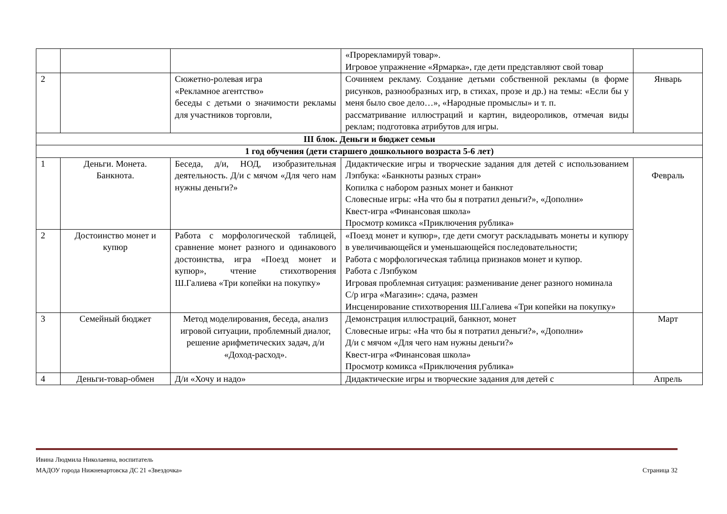| | | | «Прорекламируй товар». Игровое упражнение «Ярмарка», где дети представляют свой товар | |
| 2 | | Сюжетно-ролевая игра «Рекламное агентство» беседы с детьми о значимости рекламы для участников торговли, | Сочиняем рекламу. Создание детьми собственной рекламы (в форме рисунков, разнообразных игр, в стихах, прозе и др.) на темы: «Если бы у меня было свое дело…», «Народные промыслы» и т. п. рассматривание иллюстраций и картин, видеороликов, отмечая виды реклам; подготовка атрибутов для игры. | Январь |
| III блок. Деньги и бюджет семьи | | | | |
| 1 год обучения (дети старшего дошкольного возраста 5-6 лет) | | | | |
| 1 | Деньги. Монета. Банкнота. | Беседа, д/и, НОД, изобразительная деятельность. Д/и с мячом «Для чего нам нужны деньги?» | Дидактические игры и творческие задания для детей с использованием Лэпбука: «Банкноты разных стран» Копилка с набором разных монет и банкнот Словесные игры: «На что бы я потратил деньги?», «Дополни» Квест-игра «Финансовая школа» Просмотр комикса «Приключения рублика» | Февраль |
| 2 | Достоинство монет и купюр | Работа с морфологической таблицей, сравнение монет разного и одинакового достоинства, игра «Поезд монет и купюр», чтение стихотворения Ш.Галиева «Три копейки на покупку» | «Поезд монет и купюр», где дети смогут раскладывать монеты и купюру в увеличивающейся и уменьшающейся последовательности; Работа с морфологическая таблица признаков монет и купюр. Работа с Лэпбуком Игровая проблемная ситуация: разменивание денег разного номинала С/р игра «Магазин»: сдача, размен Инсценирование стихотворения Ш.Галиева «Три копейки на покупку» | |
| 3 | Семейный бюджет | Метод моделирования, беседа, анализ игровой ситуации, проблемный диалог, решение арифметических задач, д/и «Доход-расход». | Демонстрация иллюстраций, банкнот, монет Словесные игры: «На что бы я потратил деньги?», «Дополни» Д/и с мячом «Для чего нам нужны деньги?» Квест-игра «Финансовая школа» Просмотр комикса «Приключения рублика» | Март |
| 4 | Деньги-товар-обмен | Д/и «Хочу и надо» | Дидактические игры и творческие задания для детей с | Апрель |
Ивина Людмила Николаевна, воспитатель
МАДОУ города Нижневартовска ДС 21 «Звездочка»
Страница 32